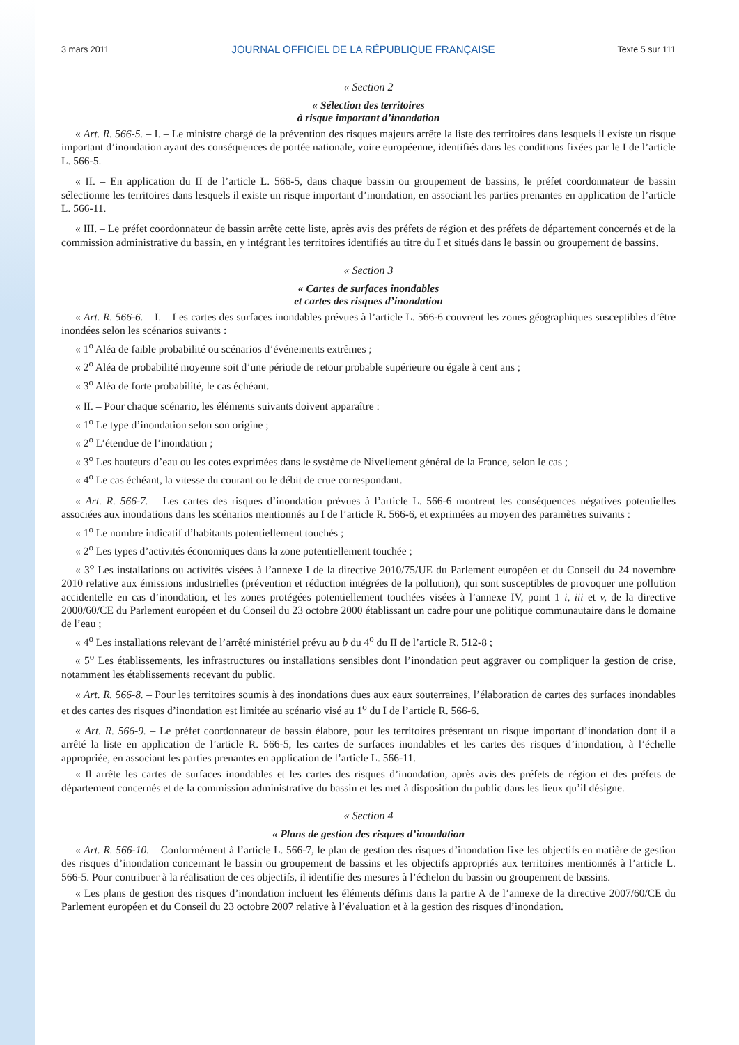3 mars 2011 JOURNAL OFFICIEL DE LA RÉPUBLIQUE FRANÇAISE Texte 5 sur 111
« Section 2
« Sélection des territoires
à risque important d’inondation
« Art. R. 566-5. – I. – Le ministre chargé de la prévention des risques majeurs arrête la liste des territoires dans lesquels il existe un risque important d’inondation ayant des conséquences de portée nationale, voire européenne, identifiés dans les conditions fixées par le I de l’article L. 566-5.
« II. – En application du II de l’article L. 566-5, dans chaque bassin ou groupement de bassins, le préfet coordonnateur de bassin sélectionne les territoires dans lesquels il existe un risque important d’inondation, en associant les parties prenantes en application de l’article L. 566-11.
« III. – Le préfet coordonnateur de bassin arrête cette liste, après avis des préfets de région et des préfets de département concernés et de la commission administrative du bassin, en y intégrant les territoires identifiés au titre du I et situés dans le bassin ou groupement de bassins.
« Section 3
« Cartes de surfaces inondables
et cartes des risques d’inondation
« Art. R. 566-6. – I. – Les cartes des surfaces inondables prévues à l’article L. 566-6 couvrent les zones géographiques susceptibles d’être inondées selon les scénarios suivants :
« 1<sup>o</sup> Aléa de faible probabilité ou scénarios d’événements extrêmes ;
« 2<sup>o</sup> Aléa de probabilité moyenne soit d’une période de retour probable supérieure ou égale à cent ans ;
« 3<sup>o</sup> Aléa de forte probabilité, le cas échéant.
« II. – Pour chaque scénario, les éléments suivants doivent apparaître :
« 1<sup>o</sup> Le type d’inondation selon son origine ;
« 2<sup>o</sup> L’étendue de l’inondation ;
« 3<sup>o</sup> Les hauteurs d’eau ou les cotes exprimées dans le système de Nivellement général de la France, selon le cas ;
« 4<sup>o</sup> Le cas échéant, la vitesse du courant ou le débit de crue correspondant.
« Art. R. 566-7. – Les cartes des risques d’inondation prévues à l’article L. 566-6 montrent les conséquences négatives potentielles associées aux inondations dans les scénarios mentionnés au I de l’article R. 566-6, et exprimées au moyen des paramètres suivants :
« 1<sup>o</sup> Le nombre indicatif d’habitants potentiellement touchés ;
« 2<sup>o</sup> Les types d’activités économiques dans la zone potentiellement touchée ;
« 3<sup>o</sup> Les installations ou activités visées à l’annexe I de la directive 2010/75/UE du Parlement européen et du Conseil du 24 novembre 2010 relative aux émissions industrielles (prévention et réduction intégrées de la pollution), qui sont susceptibles de provoquer une pollution accidentelle en cas d’inondation, et les zones protégées potentiellement touchées visées à l’annexe IV, point 1 i, iii et v, de la directive 2000/60/CE du Parlement européen et du Conseil du 23 octobre 2000 établissant un cadre pour une politique communautaire dans le domaine de l’eau ;
« 4<sup>o</sup> Les installations relevant de l’arrêté ministériel prévu au b du 4<sup>o</sup> du II de l’article R. 512-8 ;
« 5<sup>o</sup> Les établissements, les infrastructures ou installations sensibles dont l’inondation peut aggraver ou compliquer la gestion de crise, notamment les établissements recevant du public.
« Art. R. 566-8. – Pour les territoires soumis à des inondations dues aux eaux souterraines, l’élaboration de cartes des surfaces inondables et des cartes des risques d’inondation est limitée au scénario visé au 1<sup>o</sup> du I de l’article R. 566-6.
« Art. R. 566-9. – Le préfet coordonnateur de bassin élabore, pour les territoires présentant un risque important d’inondation dont il a arrêté la liste en application de l’article R. 566-5, les cartes de surfaces inondables et les cartes des risques d’inondation, à l’échelle appropriée, en associant les parties prenantes en application de l’article L. 566-11.
« Il arrête les cartes de surfaces inondables et les cartes des risques d’inondation, après avis des préfets de région et des préfets de département concernés et de la commission administrative du bassin et les met à disposition du public dans les lieux qu’il désigne.
« Section 4
« Plans de gestion des risques d’inondation
« Art. R. 566-10. – Conformément à l’article L. 566-7, le plan de gestion des risques d’inondation fixe les objectifs en matière de gestion des risques d’inondation concernant le bassin ou groupement de bassins et les objectifs appropriés aux territoires mentionnés à l’article L. 566-5. Pour contribuer à la réalisation de ces objectifs, il identifie des mesures à l’échelon du bassin ou groupement de bassins.
« Les plans de gestion des risques d’inondation incluent les éléments définis dans la partie A de l’annexe de la directive 2007/60/CE du Parlement européen et du Conseil du 23 octobre 2007 relative à l’évaluation et à la gestion des risques d’inondation.